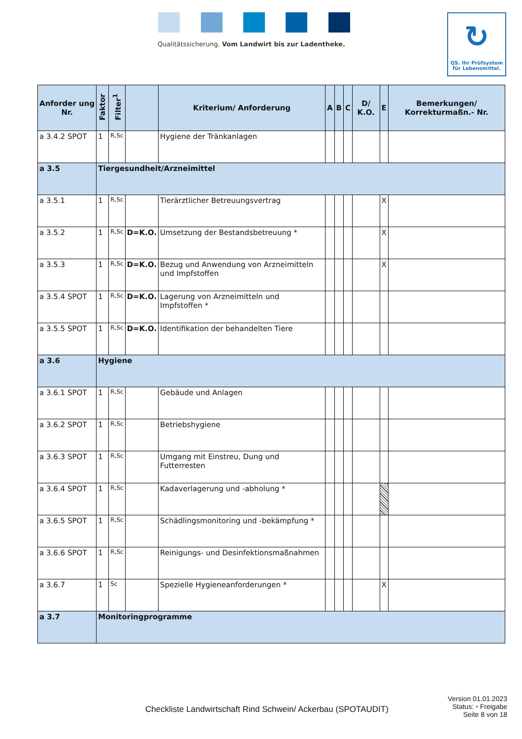Qualitätssicherung. Vom Landwirt bis zur Ladentheke.
↻
QS. Ihr Prüfsystem
für Lebensmittel.
| Anforder ung Nr. | Faktor | Filter<sup>1</sup> | | Kriterium/ Anforderung | A | B | C | D/ K.O. | E | Bemerkungen/ Korrekturmaßn.- Nr. |
| --- | --- | --- | --- | --- | --- | --- | --- | --- | --- | --- |
| a 3.4.2 SPOT | 1 | R,Sc | | Hygiene der Tränkanlagen | | | | | | |
| a 3.5 | Tiergesundheit/Arzneimittel | | | | | | | | | |
| a 3.5.1 | 1 | R,Sc | | Tierärztlicher Betreuungsvertrag | | | | | X | |
| a 3.5.2 | 1 | R,Sc | D=K.O. | Umsetzung der Bestandsbetreuung * | | | | | X | |
| a 3.5.3 | 1 | R,Sc | D=K.O. | Bezug und Anwendung von Arzneimitteln und Impfstoffen | | | | | X | |
| a 3.5.4 SPOT | 1 | R,Sc | D=K.O. | Lagerung von Arzneimitteln und Impfstoffen * | | | | | | |
| a 3.5.5 SPOT | 1 | R,Sc | D=K.O. | Identifikation der behandelten Tiere | | | | | | |
| a 3.6 | Hygiene | | | | | | | | | |
| a 3.6.1 SPOT | 1 | R,Sc | | Gebäude und Anlagen | | | | | | |
| a 3.6.2 SPOT | 1 | R,Sc | | Betriebshygiene | | | | | | |
| a 3.6.3 SPOT | 1 | R,Sc | | Umgang mit Einstreu, Dung und Futterresten | | | | | | |
| a 3.6.4 SPOT | 1 | R,Sc | | Kadaverlagerung und -abholung * | | | | | | |
| a 3.6.5 SPOT | 1 | R,Sc | | Schädlingsmonitoring und -bekämpfung * | | | | | | |
| a 3.6.6 SPOT | 1 | R,Sc | | Reinigungs- und Desinfektionsmaßnahmen | | | | | | |
| a 3.6.7 | 1 | Sc | | Spezielle Hygieneanforderungen * | | | | | X | |
| a 3.7 | Monitoringprogramme | | | | | | | | | |
Version 01.01.2023
Status: • Freigabe
Seite 8 von 18
Checkliste Landwirtschaft Rind Schwein/ Ackerbau (SPOTAUDIT)